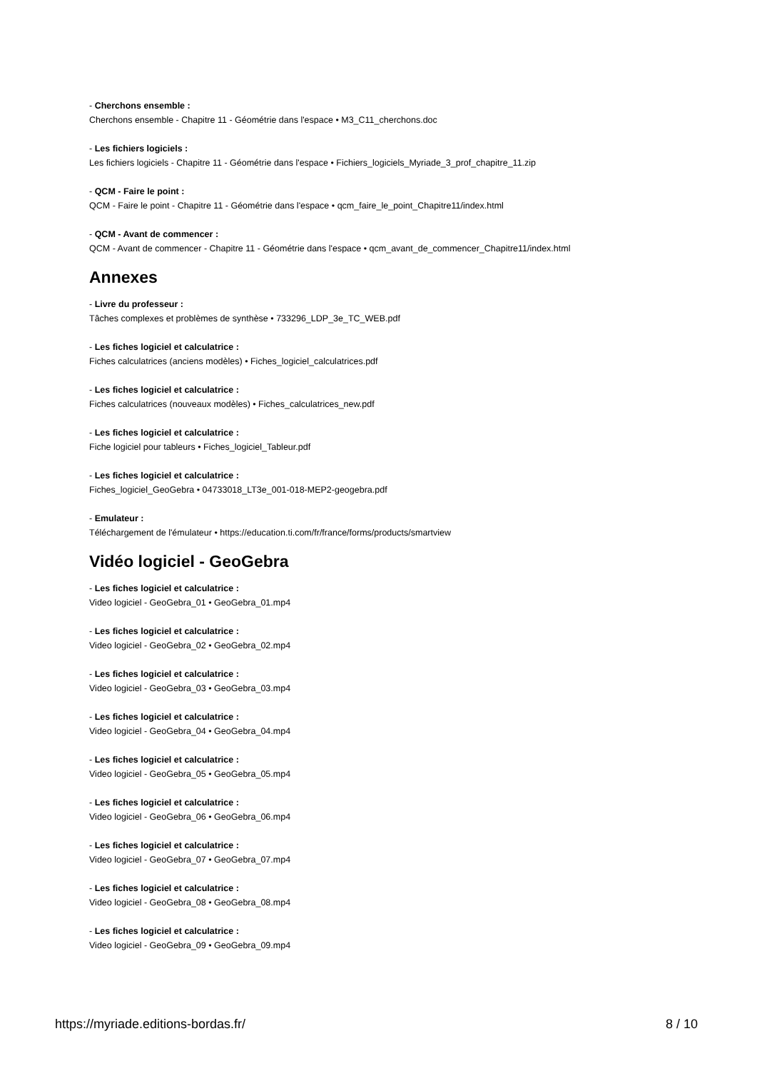- Cherchons ensemble :
Cherchons ensemble - Chapitre 11 - Géométrie dans l'espace • M3_C11_cherchons.doc
- Les fichiers logiciels :
Les fichiers logiciels - Chapitre 11 - Géométrie dans l'espace • Fichiers_logiciels_Myriade_3_prof_chapitre_11.zip
- QCM - Faire le point :
QCM - Faire le point - Chapitre 11 - Géométrie dans l'espace • qcm_faire_le_point_Chapitre11/index.html
- QCM - Avant de commencer :
QCM - Avant de commencer - Chapitre 11 - Géométrie dans l'espace • qcm_avant_de_commencer_Chapitre11/index.html
Annexes
- Livre du professeur :
Tâches complexes et problèmes de synthèse • 733296_LDP_3e_TC_WEB.pdf
- Les fiches logiciel et calculatrice :
Fiches calculatrices (anciens modèles) • Fiches_logiciel_calculatrices.pdf
- Les fiches logiciel et calculatrice :
Fiches calculatrices (nouveaux modèles) • Fiches_calculatrices_new.pdf
- Les fiches logiciel et calculatrice :
Fiche logiciel pour tableurs • Fiches_logiciel_Tableur.pdf
- Les fiches logiciel et calculatrice :
Fiches_logiciel_GeoGebra • 04733018_LT3e_001-018-MEP2-geogebra.pdf
- Emulateur :
Téléchargement de l'émulateur • https://education.ti.com/fr/france/forms/products/smartview
Vidéo logiciel - GeoGebra
- Les fiches logiciel et calculatrice :
Video logiciel - GeoGebra_01 • GeoGebra_01.mp4
- Les fiches logiciel et calculatrice :
Video logiciel - GeoGebra_02 • GeoGebra_02.mp4
- Les fiches logiciel et calculatrice :
Video logiciel - GeoGebra_03 • GeoGebra_03.mp4
- Les fiches logiciel et calculatrice :
Video logiciel - GeoGebra_04 • GeoGebra_04.mp4
- Les fiches logiciel et calculatrice :
Video logiciel - GeoGebra_05 • GeoGebra_05.mp4
- Les fiches logiciel et calculatrice :
Video logiciel - GeoGebra_06 • GeoGebra_06.mp4
- Les fiches logiciel et calculatrice :
Video logiciel - GeoGebra_07 • GeoGebra_07.mp4
- Les fiches logiciel et calculatrice :
Video logiciel - GeoGebra_08 • GeoGebra_08.mp4
- Les fiches logiciel et calculatrice :
Video logiciel - GeoGebra_09 • GeoGebra_09.mp4
https://myriade.editions-bordas.fr/ 8 / 10